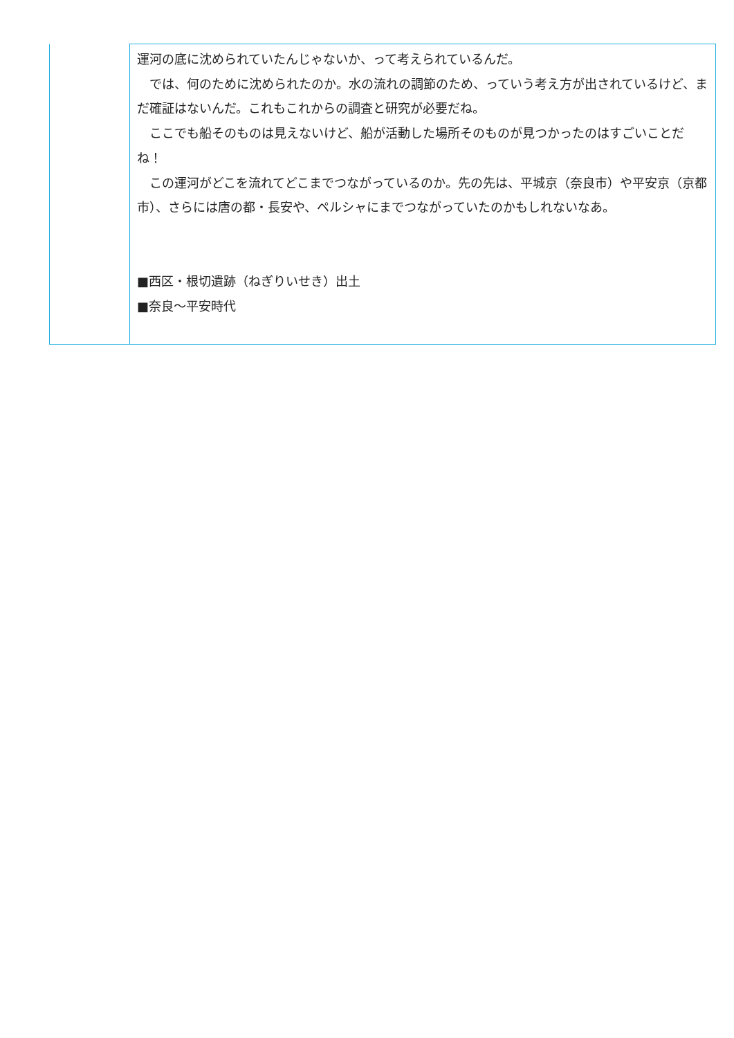| | 運河の底に沈められていたんじゃないか、って考えられているんだ。 では、何のために沈められたのか。水の流れの調節のため、っていう考え方が出されているけど、まだ確証はないんだ。これもこれからの調査と研究が必要だね。 ここでも船そのものは見えないけど、船が活動した場所そのものが見つかったのはすごいことだね！ この運河がどこを流れてどこまでつながっているのか。先の先は、平城京（奈良市）や平安京（京都市）、さらには唐の都・長安や、ペルシャにまでつながっていたのかもしれないなあ。 ■西区・根切遺跡（ねぎりいせき）出土 ■奈良～平安時代 |